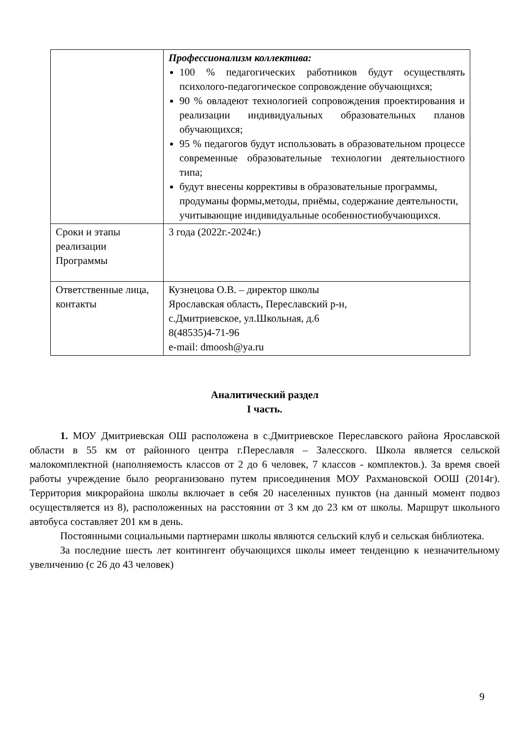| | Профессионализм коллектива: 100 % педагогических работников будут осуществлять психолого-педагогическое сопровождение обучающихся; 90 % овладеют технологией сопровождения проектирования и реализации индивидуальных образовательных планов обучающихся; 95 % педагогов будут использовать в образовательном процессе современные образовательные технологии деятельностного типа; будут внесены коррективы в образовательные программы, продуманы формы,методы, приёмы, содержание деятельности, учитывающие индивидуальные особенностиобучающихся. |
| Сроки и этапы реализации Программы | 3 года (2022г.-2024г.) |
| Ответственные лица, контакты | Кузнецова О.В. – директор школы Ярославская область, Переславский р-н, с.Дмитриевское, ул.Школьная, д.6 8(48535)4-71-96 e-mail: dmoosh@ya.ru |
Аналитический раздел
I часть.
1. МОУ Дмитриевская ОШ расположена в с.Дмитриевское Переславского района Ярославской области в 55 км от районного центра г.Переславля – Залесского. Школа является сельской малокомплектной (наполняемость классов от 2 до 6 человек, 7 классов - комплектов.). За время своей работы учреждение было реорганизовано путем присоединения МОУ Рахмановской ООШ (2014г). Территория микрорайона школы включает в себя 20 населенных пунктов (на данный момент подвоз осуществляется из 8), расположенных на расстоянии от 3 км до 23 км от школы. Маршрут школьного автобуса составляет 201 км в день.
Постоянными социальными партнерами школы являются сельский клуб и сельская библиотека.
За последние шесть лет контингент обучающихся школы имеет тенденцию к незначительному увеличению (с 26 до 43 человек)
9